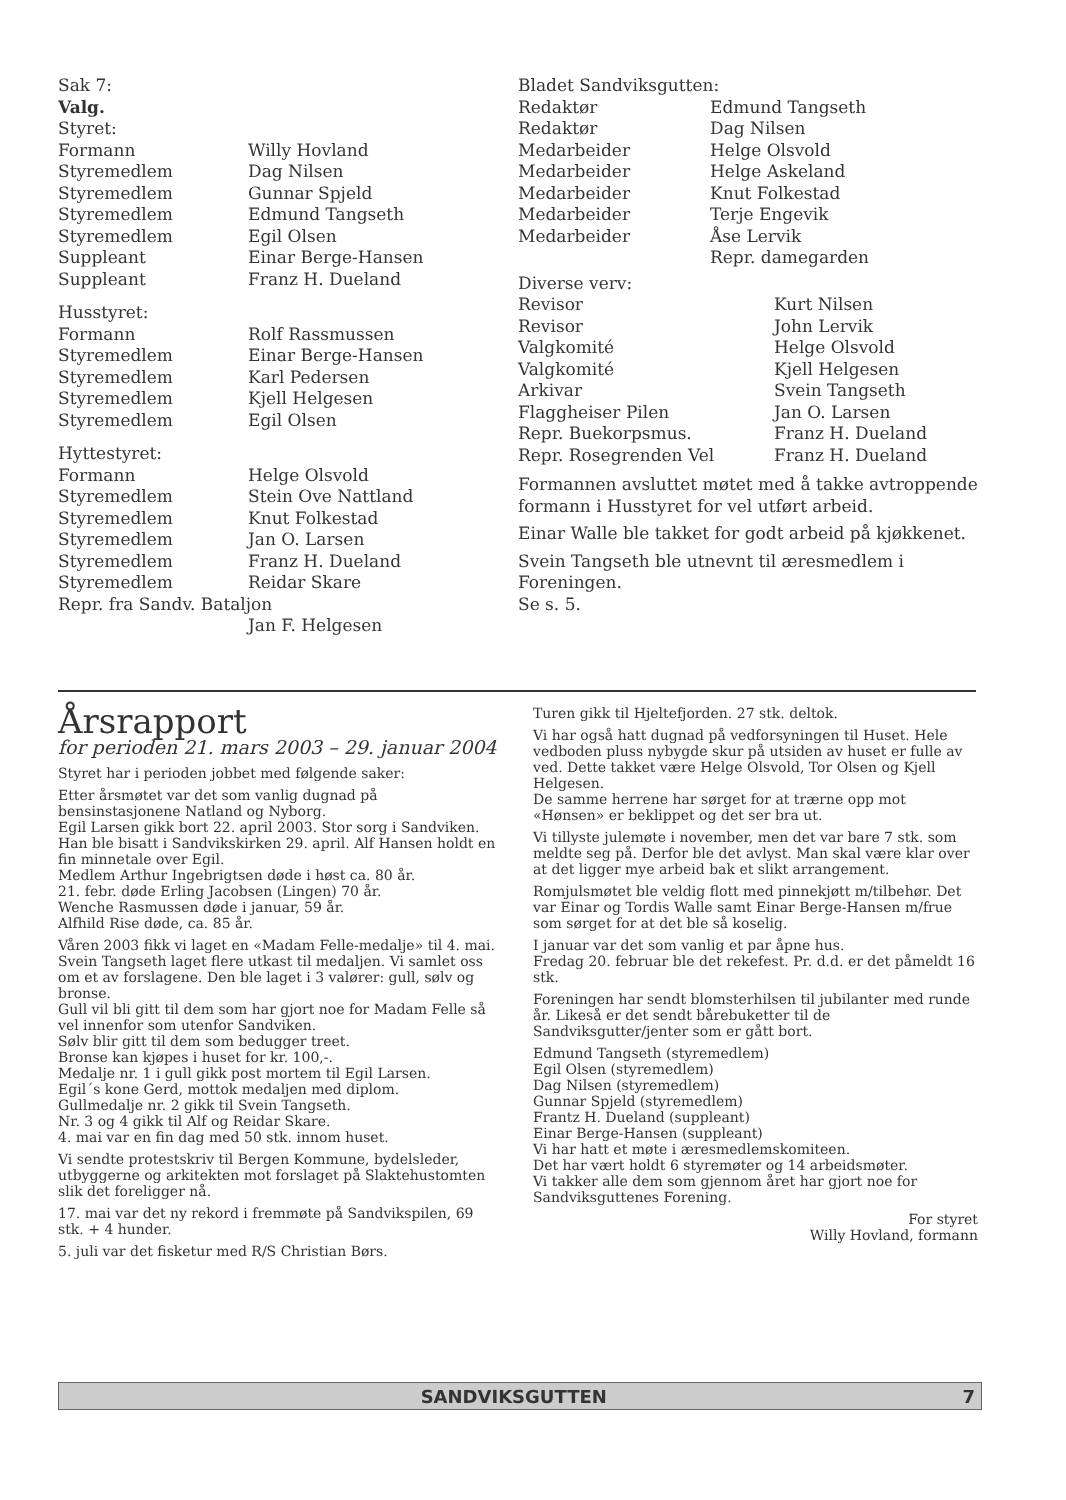| Sak 7: | |
| Valg. | |
| Styret: | |
| Formann | Willy Hovland |
| Styremedlem | Dag Nilsen |
| Styremedlem | Gunnar Spjeld |
| Styremedlem | Edmund Tangseth |
| Styremedlem | Egil Olsen |
| Suppleant | Einar Berge-Hansen |
| Suppleant | Franz H. Dueland |
| Husstyret: | |
| Formann | Rolf Rassmussen |
| Styremedlem | Einar Berge-Hansen |
| Styremedlem | Karl Pedersen |
| Styremedlem | Kjell Helgesen |
| Styremedlem | Egil Olsen |
| Hyttestyret: | |
| Formann | Helge Olsvold |
| Styremedlem | Stein Ove Nattland |
| Styremedlem | Knut Folkestad |
| Styremedlem | Jan O. Larsen |
| Styremedlem | Franz H. Dueland |
| Styremedlem | Reidar Skare |
| Repr. fra Sandv. Bataljon | |
| | Jan F. Helgesen |
| Bladet Sandviksgutten: | |
| Redaktør | Edmund Tangseth |
| Redaktør | Dag Nilsen |
| Medarbeider | Helge Olsvold |
| Medarbeider | Helge Askeland |
| Medarbeider | Knut Folkestad |
| Medarbeider | Terje Engevik |
| Medarbeider | Åse Lervik |
| | Repr. damegarden |
| Diverse verv: | |
| Revisor | Kurt Nilsen |
| Revisor | John Lervik |
| Valgkomité | Helge Olsvold |
| Valgkomité | Kjell Helgesen |
| Arkivar | Svein Tangseth |
| Flaggheiser Pilen | Jan O. Larsen |
| Repr. Buekorpsmus. | Franz H. Dueland |
| Repr. Rosegrenden Vel | Franz H. Dueland |
Formannen avsluttet møtet med å takke avtroppende formann i Husstyret for vel utført arbeid.
Einar Walle ble takket for godt arbeid på kjøkkenet.
Svein Tangseth ble utnevnt til æresmedlem i Foreningen.
Se s. 5.
Årsrapport
for perioden 21. mars 2003 – 29. januar 2004
Styret har i perioden jobbet med følgende saker:
Etter årsmøtet var det som vanlig dugnad på bensinstasjonene Natland og Nyborg.
Egil Larsen gikk bort 22. april 2003. Stor sorg i Sandviken. Han ble bisatt i Sandvikskirken 29. april. Alf Hansen holdt en fin minnetale over Egil.
Medlem Arthur Ingebrigtsen døde i høst ca. 80 år.
21. febr. døde Erling Jacobsen (Lingen) 70 år.
Wenche Rasmussen døde i januar, 59 år.
Alfhild Rise døde, ca. 85 år.
Våren 2003 fikk vi laget en «Madam Felle-medalje» til 4. mai. Svein Tangseth laget flere utkast til medaljen. Vi samlet oss om et av forslagene. Den ble laget i 3 valører: gull, sølv og bronse.
Gull vil bli gitt til dem som har gjort noe for Madam Felle så vel innenfor som utenfor Sandviken.
Sølv blir gitt til dem som bedugger treet.
Bronse kan kjøpes i huset for kr. 100,-.
Medalje nr. 1 i gull gikk post mortem til Egil Larsen.
Egil´s kone Gerd, mottok medaljen med diplom.
Gullmedalje nr. 2 gikk til Svein Tangseth.
Nr. 3 og 4 gikk til Alf og Reidar Skare.
4. mai var en fin dag med 50 stk. innom huset.
Vi sendte protestskriv til Bergen Kommune, bydelsleder, utbyggerne og arkitekten mot forslaget på Slaktehustomten slik det foreligger nå.
17. mai var det ny rekord i fremmøte på Sandvikspilen, 69 stk. + 4 hunder.
5. juli var det fisketur med R/S Christian Børs.
Turen gikk til Hjeltefjorden. 27 stk. deltok.
Vi har også hatt dugnad på vedforsyningen til Huset. Hele vedboden pluss nybygde skur på utsiden av huset er fulle av ved. Dette takket være Helge Olsvold, Tor Olsen og Kjell Helgesen.
De samme herrene har sørget for at trærne opp mot «Hønsen» er beklippet og det ser bra ut.
Vi tillyste julemøte i november, men det var bare 7 stk. som meldte seg på. Derfor ble det avlyst. Man skal være klar over at det ligger mye arbeid bak et slikt arrangement.
Romjulsmøtet ble veldig flott med pinnekjøtt m/tilbehør. Det var Einar og Tordis Walle samt Einar Berge-Hansen m/frue som sørget for at det ble så koselig.
I januar var det som vanlig et par åpne hus.
Fredag 20. februar ble det rekefest. Pr. d.d. er det påmeldt 16 stk.
Foreningen har sendt blomsterhilsen til jubilanter med runde år. Likeså er det sendt bårebuketter til de Sandviksgutter/jenter som er gått bort.
Edmund Tangseth (styremedlem)
Egil Olsen (styremedlem)
Dag Nilsen (styremedlem)
Gunnar Spjeld (styremedlem)
Frantz H. Dueland (suppleant)
Einar Berge-Hansen (suppleant)
Vi har hatt et møte i æresmedlemskomiteen.
Det har vært holdt 6 styremøter og 14 arbeidsmøter.
Vi takker alle dem som gjennom året har gjort noe for Sandviksguttenes Forening.
For styret
Willy Hovland, formann
SANDVIKSGUTTEN 7